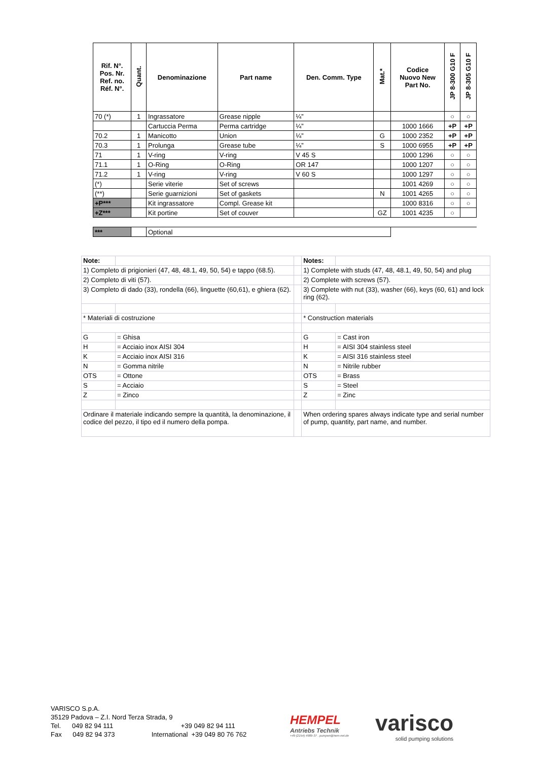| Rif. N°. Pos. Nr. Ref. no. Réf. N°. | Quant. | Denominazione | Part name | Den. Comm. Type | Mat.* | Codice Nuovo New Part No. | JP 8-300 G10 F | JP 8-305 G10 F |
| --- | --- | --- | --- | --- | --- | --- | --- | --- |
| 70 (*) | 1 | Ingrassatore | Grease nipple | ¼” | | | ○ | ○ |
| | | Cartuccia Perma | Perma cartridge | ¼” | | 1000 1666 | +P | +P |
| 70.2 | 1 | Manicotto | Union | ¼” | G | 1000 2352 | +P | +P |
| 70.3 | 1 | Prolunga | Grease tube | ¼” | S | 1000 6955 | +P | +P |
| 71 | 1 | V-ring | V-ring | V 45 S | | 1000 1296 | ○ | ○ |
| 71.1 | 1 | O-Ring | O-Ring | OR 147 | | 1000 1207 | ○ | ○ |
| 71.2 | 1 | V-ring | V-ring | V 60 S | | 1000 1297 | ○ | ○ |
| (*) | | Serie viterie | Set of screws | | | 1001 4269 | ○ | ○ |
| (**) | | Serie guarnizioni | Set of gaskets | | N | 1001 4265 | ○ | ○ |
| +P*** | | Kit ingrassatore | Compl. Grease kit | | | 1000 8316 | ○ | ○ |
| +Z*** | | Kit portine | Set of couver | | GZ | 1001 4235 | ○ | |
| *** | | Optional | | | | | | |
| Note: | | | Notes: | |
| 1) Completo di prigionieri (47, 48, 48.1, 49, 50, 54) e tappo (68.5). | | | 1) Complete with studs (47, 48, 48.1, 49, 50, 54) and plug | |
| 2) Completo di viti (57). | | | 2) Complete with screws (57). | |
| 3) Completo di dado (33), rondella (66), linguette (60,61), e ghiera (62). | | | 3) Complete with nut (33), washer (66), keys (60, 61) and lock ring (62). | |
| * Materiali di costruzione | | | * Construction materials | |
| G | = Ghisa | | G | = Cast iron |
| H | = Acciaio inox AISI 304 | | H | = AISI 304 stainless steel |
| K | = Acciaio inox AISI 316 | | K | = AISI 316 stainless steel |
| N | = Gomma nitrile | | N | = Nitrile rubber |
| OTS | = Ottone | | OTS | = Brass |
| S | = Acciaio | | S | = Steel |
| Z | = Zinco | | Z | = Zinc |
| Ordinare il materiale indicando sempre la quantità, la denominazione, il codice del pezzo, il tipo ed il numero della pompa. | | | When ordering spares always indicate type and serial number of pump, quantity, part name, and number. | |
VARISCO S.p.A.
35129 Padova – Z.I. Nord Terza Strada, 9
Tel. 049 82 94 111 +39 049 82 94 111
Fax 049 82 94 373 International +39 049 80 76 762
HEMPEL
Antriebs Technik
+49 (2154) 4989-37 . pumpen@hem-net.de
varisco
solid pumping solutions